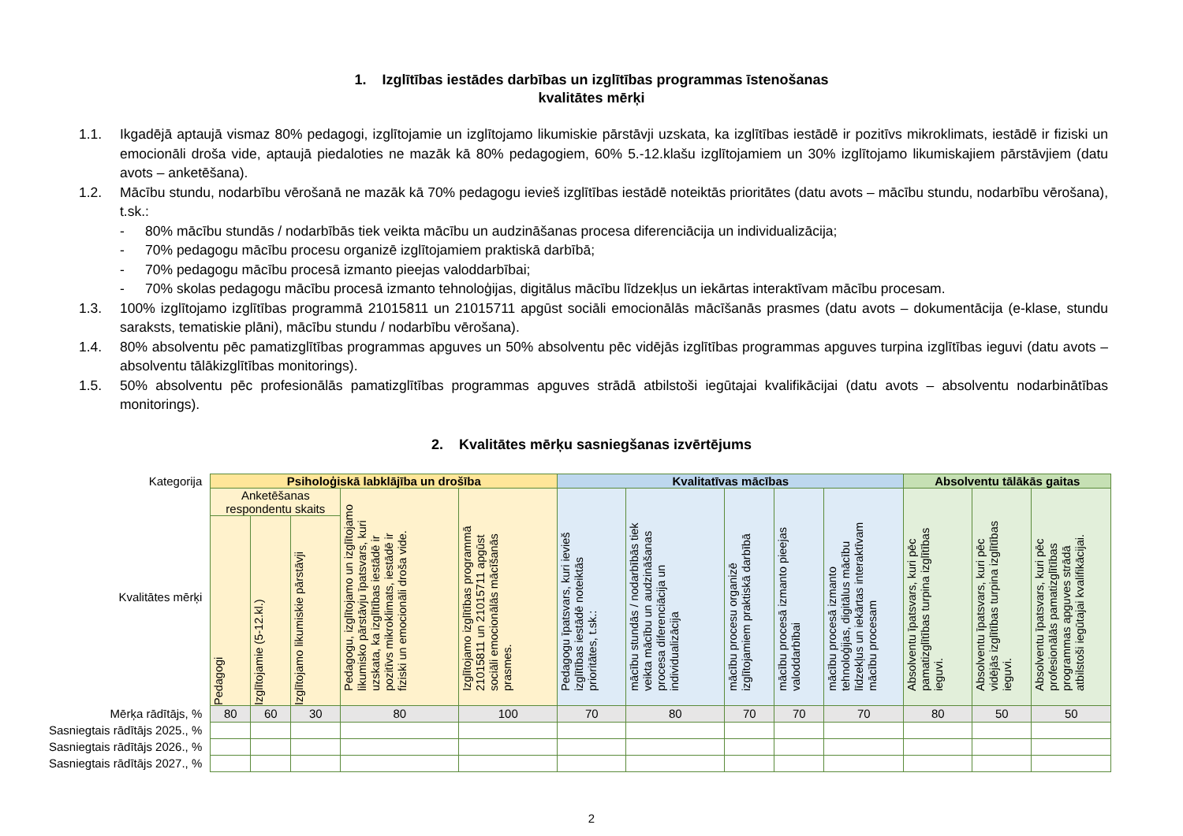1. Izglītības iestādes darbības un izglītības programmas īstenošanas
kvalitātes mērķi
1.1. Ikgadējā aptaujā vismaz 80% pedagogi, izglītojamie un izglītojamo likumiskie pārstāvji uzskata, ka izglītības iestādē ir pozitīvs mikroklimats, iestādē ir fiziski un emocionāli droša vide, aptaujā piedaloties ne mazāk kā 80% pedagogiem, 60% 5.-12.klašu izglītojamiem un 30% izglītojamo likumiskajiem pārstāvjiem (datu avots – anketēšana).
1.2. Mācību stundu, nodarbību vērošanā ne mazāk kā 70% pedagogu ievieš izglītības iestādē noteiktās prioritātes (datu avots – mācību stundu, nodarbību vērošana), t.sk.:
- 80% mācību stundās / nodarbībās tiek veikta mācību un audzināšanas procesa diferenciācija un individualizācija;
- 70% pedagogu mācību procesu organizē izglītojamiem praktiskā darbībā;
- 70% pedagogu mācību procesā izmanto pieejas valoddarbībai;
- 70% skolas pedagogu mācību procesā izmanto tehnoloģijas, digitālus mācību līdzekļus un iekārtas interaktīvam mācību procesam.
1.3. 100% izglītojamo izglītības programmā 21015811 un 21015711 apgūst sociāli emocionālās mācīšanās prasmes (datu avots – dokumentācija (e-klase, stundu saraksts, tematiskie plāni), mācību stundu / nodarbību vērošana).
1.4. 80% absolventu pēc pamatizglītības programmas apguves un 50% absolventu pēc vidējās izglītības programmas apguves turpina izglītības ieguvi (datu avots – absolventu tālākizglītības monitorings).
1.5. 50% absolventu pēc profesionālās pamatizglītības programmas apguves strādā atbilstoši iegūtajai kvalifikācijai (datu avots – absolventu nodarbinātības monitorings).
2. Kvalitātes mērķu sasniegšanas izvērtējums
| Kategorija | Psiholoģiskā labklājība un drošība | | | | | Kvalitatīvas mācības | | | | | Absolventu tālākās gaitas | | |
| Kvalitātes mērķi | Anketēšanas respondentu skaits | | | Pedagogu, izglītojamo un izglītojamo likumisko pārstāvju īpatsvars, kuri uzskata, ka izglītības iestādē ir pozitīvs mikroklimats, iestādē ir fiziski un emocionāli droša vide. | Izglītojamo izglītības programmā 21015811 un 21015711 apgūst sociāli emocionālās mācīšanās prasmes. | Pedagogu īpatsvars, kuri ievieš izglītības iestādē noteiktās prioritātes, t.sk.: | mācību stundās / nodarbībās tiek veikta mācību un audzināšanas procesa diferenciācija un individualizācija | mācību procesu organizē izglītojamiem praktiskā darbībā | mācību procesā izmanto pieejas valoddarbībai | mācību procesā izmanto tehnoloģijas, digitālus mācību līdzekļus un iekārtas interaktīvam mācību procesam | Absolventu īpatsvars, kuri pēc pamatizglītības turpina izglītības ieguvi. | Absolventu īpatsvars, kuri pēc vidējās izglītības turpina izglītības ieguvi. | Absolventu īpatsvars, kuri pēc profesionālās pamatizglītības programmas apguves strādā atbilstoši iegūtajai kvalifikācijai. |
| | Pedagogi | Izglītojamie (5-12.kl.) | Izglītojamo likumiskie pārstāvji | | | | | | | | | | |
| Mērķa rādītājs, % | 80 | 60 | 30 | 80 | 100 | 70 | 80 | 70 | 70 | 70 | 80 | 50 | 50 |
| Sasniegtais rādītājs 2025., % | | | | | | | | | | | | | |
| Sasniegtais rādītājs 2026., % | | | | | | | | | | | | | |
| Sasniegtais rādītājs 2027., % | | | | | | | | | | | | | |
2